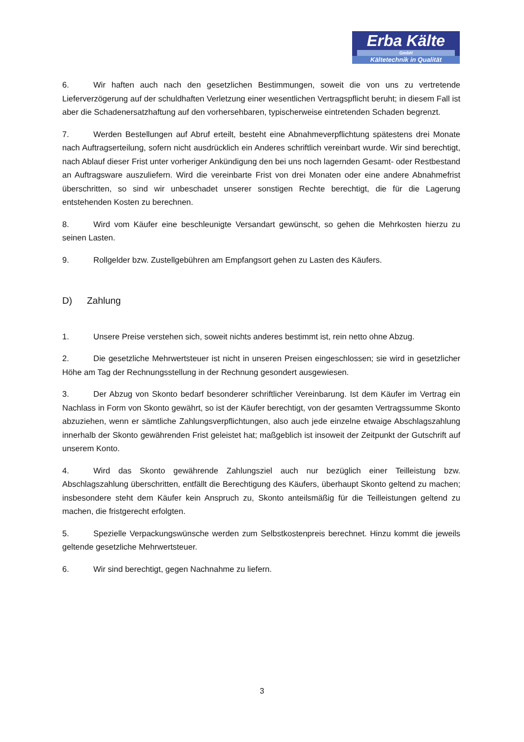Erba Kälte
GmbH
Kältetechnik in Qualität
6. Wir haften auch nach den gesetzlichen Bestimmungen, soweit die von uns zu vertretende Lieferverzögerung auf der schuldhaften Verletzung einer wesentlichen Vertragspflicht beruht; in diesem Fall ist aber die Schadenersatzhaftung auf den vorhersehbaren, typischerweise eintretenden Schaden begrenzt.
7. Werden Bestellungen auf Abruf erteilt, besteht eine Abnahmeverpflichtung spätestens drei Monate nach Auftragserteilung, sofern nicht ausdrücklich ein Anderes schriftlich vereinbart wurde. Wir sind berechtigt, nach Ablauf dieser Frist unter vorheriger Ankündigung den bei uns noch lagernden Gesamt- oder Restbestand an Auftragsware auszuliefern. Wird die vereinbarte Frist von drei Monaten oder eine andere Abnahmefrist überschritten, so sind wir unbeschadet unserer sonstigen Rechte berechtigt, die für die Lagerung entstehenden Kosten zu berechnen.
8. Wird vom Käufer eine beschleunigte Versandart gewünscht, so gehen die Mehrkosten hierzu zu seinen Lasten.
9. Rollgelder bzw. Zustellgebühren am Empfangsort gehen zu Lasten des Käufers.
D) Zahlung
1. Unsere Preise verstehen sich, soweit nichts anderes bestimmt ist, rein netto ohne Abzug.
2. Die gesetzliche Mehrwertsteuer ist nicht in unseren Preisen eingeschlossen; sie wird in gesetzlicher Höhe am Tag der Rechnungsstellung in der Rechnung gesondert ausgewiesen.
3. Der Abzug von Skonto bedarf besonderer schriftlicher Vereinbarung. Ist dem Käufer im Vertrag ein Nachlass in Form von Skonto gewährt, so ist der Käufer berechtigt, von der gesamten Vertragssumme Skonto abzuziehen, wenn er sämtliche Zahlungsverpflichtungen, also auch jede einzelne etwaige Abschlagszahlung innerhalb der Skonto gewährenden Frist geleistet hat; maßgeblich ist insoweit der Zeitpunkt der Gutschrift auf unserem Konto.
4. Wird das Skonto gewährende Zahlungsziel auch nur bezüglich einer Teilleistung bzw. Abschlagszahlung überschritten, entfällt die Berechtigung des Käufers, überhaupt Skonto geltend zu machen; insbesondere steht dem Käufer kein Anspruch zu, Skonto anteilsmäßig für die Teilleistungen geltend zu machen, die fristgerecht erfolgten.
5. Spezielle Verpackungswünsche werden zum Selbstkostenpreis berechnet. Hinzu kommt die jeweils geltende gesetzliche Mehrwertsteuer.
6. Wir sind berechtigt, gegen Nachnahme zu liefern.
3